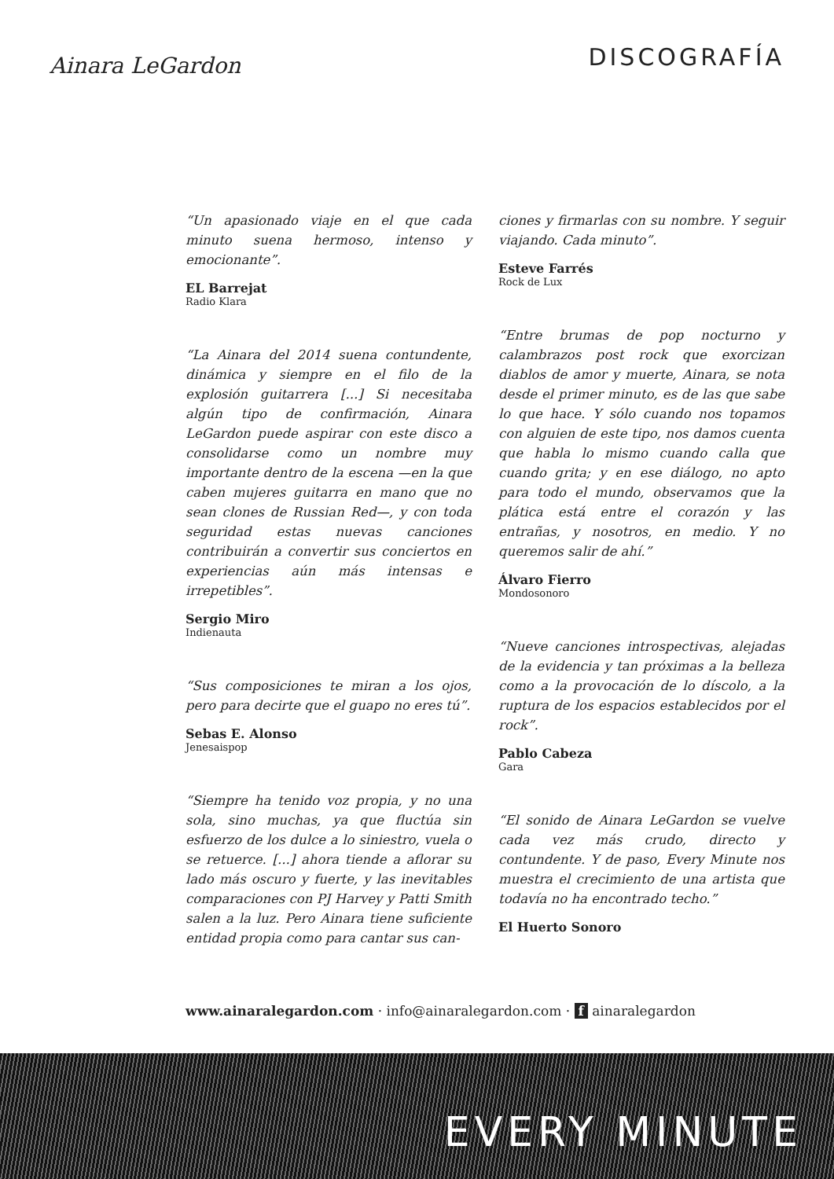Ainara LeGardon
DISCOGRAFÍA
“Un apasionado viaje en el que cada minuto suena hermoso, intenso y emocionante”.
EL Barrejat
Radio Klara
“La Ainara del 2014 suena contundente, dinámica y siempre en el filo de la explosión guitarrera [...] Si necesitaba algún tipo de confirmación, Ainara LeGardon puede aspirar con este disco a consolidarse como un nombre muy importante dentro de la escena —en la que caben mujeres guitarra en mano que no sean clones de Russian Red—, y con toda seguridad estas nuevas canciones contribuirán a convertir sus conciertos en experiencias aún más intensas e irrepetibles”.
Sergio Miro
Indienauta
“Sus composiciones te miran a los ojos, pero para decirte que el guapo no eres tú”.
Sebas E. Alonso
Jenesaispop
“Siempre ha tenido voz propia, y no una sola, sino muchas, ya que fluctúa sin esfuerzo de los dulce a lo siniestro, vuela o se retuerce. [...] ahora tiende a aflorar su lado más oscuro y fuerte, y las inevitables comparaciones con PJ Harvey y Patti Smith salen a la luz. Pero Ainara tiene suficiente entidad propia como para cantar sus can-
ciones y firmarlas con su nombre. Y seguir viajando. Cada minuto”.
Esteve Farrés
Rock de Lux
“Entre brumas de pop nocturno y calambrazos post rock que exorcizan diablos de amor y muerte, Ainara, se nota desde el primer minuto, es de las que sabe lo que hace. Y sólo cuando nos topamos con alguien de este tipo, nos damos cuenta que habla lo mismo cuando calla que cuando grita; y en ese diálogo, no apto para todo el mundo, observamos que la plática está entre el corazón y las entrañas, y nosotros, en medio. Y no queremos salir de ahí.”
Álvaro Fierro
Mondosonoro
“Nueve canciones introspectivas, alejadas de la evidencia y tan próximas a la belleza como a la provocación de lo díscolo, a la ruptura de los espacios establecidos por el rock”.
Pablo Cabeza
Gara
“El sonido de Ainara LeGardon se vuelve cada vez más crudo, directo y contundente. Y de paso, Every Minute nos muestra el crecimiento de una artista que todavía no ha encontrado techo.”
El Huerto Sonoro
www.ainaralegardon.com · info@ainaralegardon.com · f ainaralegardon
EVERY MINUTE